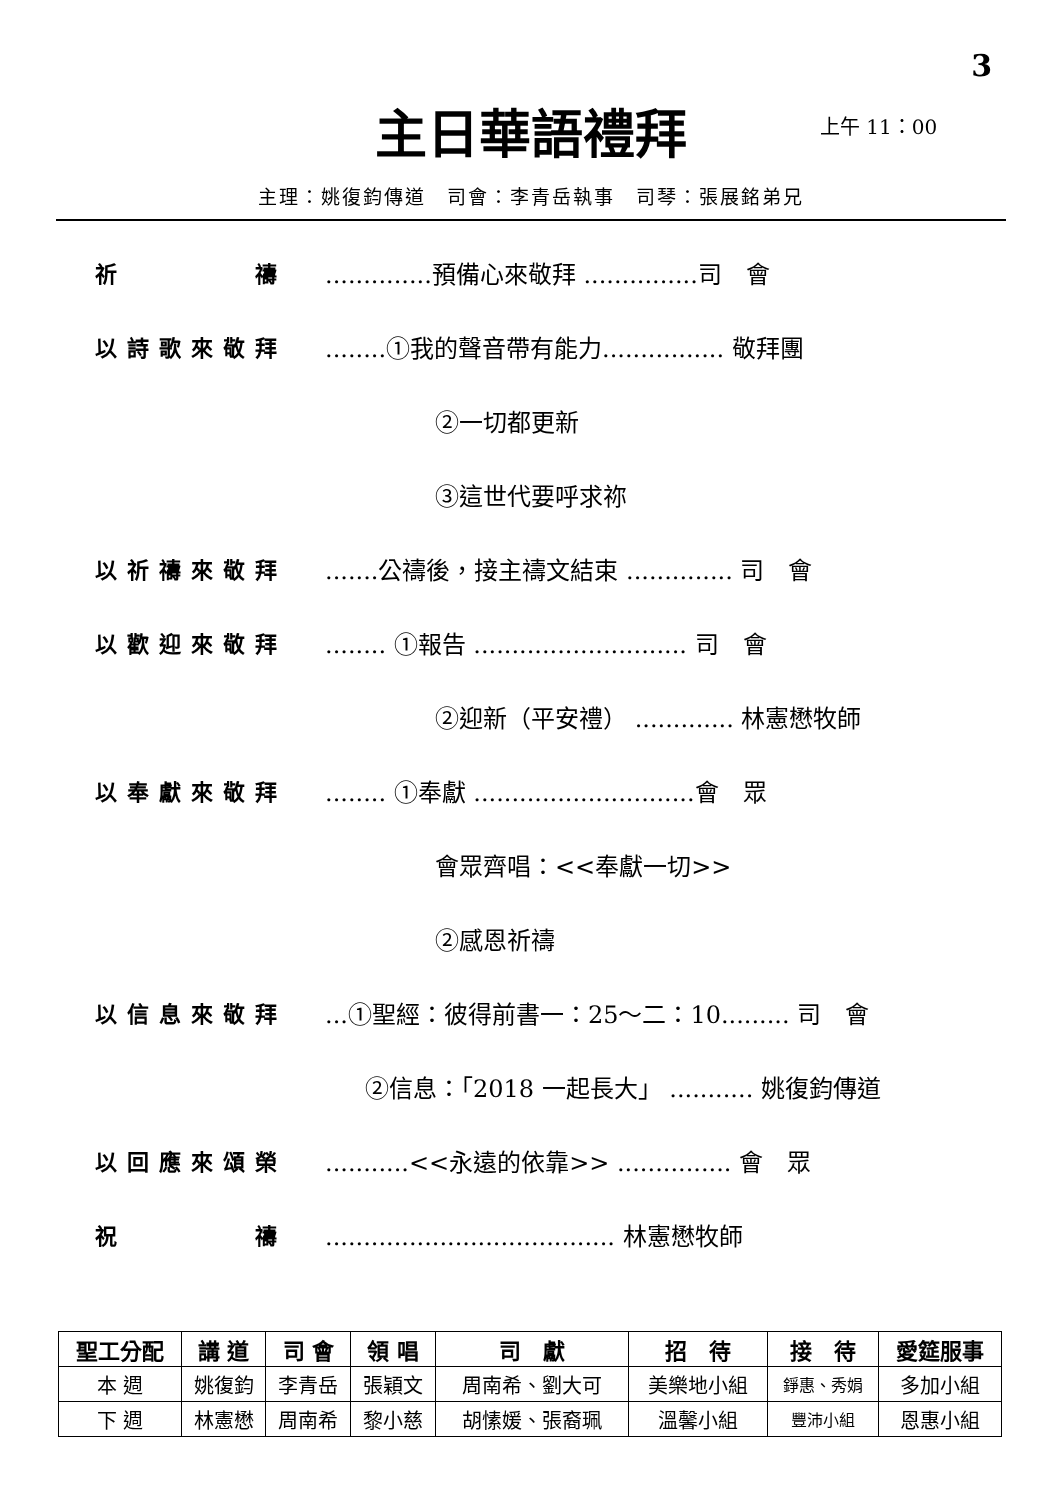3
主日華語禮拜 上午 11：00
主理：姚復鈞傳道　司會：李青岳執事　司琴：張展銘弟兄
祈　　　　禱 ..............預備心來敬拜 ...............司　會
以詩歌來敬拜 ........①我的聲音帶有能力................ 敬拜團
②一切都更新
③這世代要呼求祢
以祈禱來敬拜 .......公禱後，接主禱文結束 .............. 司　會
以歡迎來敬拜 ........ ①報告 ............................ 司　會
②迎新（平安禮） ............. 林憲懋牧師
以奉獻來敬拜 ........ ①奉獻 .............................會　眾
會眾齊唱：<<奉獻一切>>
②感恩祈禱
以信息來敬拜 ...①聖經：彼得前書一：25～二：10......... 司　會
②信息：「2018 一起長大」 ........... 姚復鈞傳道
以回應來頌榮 ...........<<永遠的依靠>> ............... 會　眾
祝　　　　禱 ...................................... 林憲懋牧師
| 聖工分配 | 講 道 | 司 會 | 領 唱 | 司 獻 | 招 待 | 接 待 | 愛筵服事 |
| --- | --- | --- | --- | --- | --- | --- | --- |
| 本 週 | 姚復鈞 | 李青岳 | 張穎文 | 周南希、劉大可 | 美樂地小組 | 錚惠、秀娟 | 多加小組 |
| 下 週 | 林憲懋 | 周南希 | 黎小慈 | 胡愫媛、張裔珮 | 溫馨小組 | 豐沛小組 | 恩惠小組 |